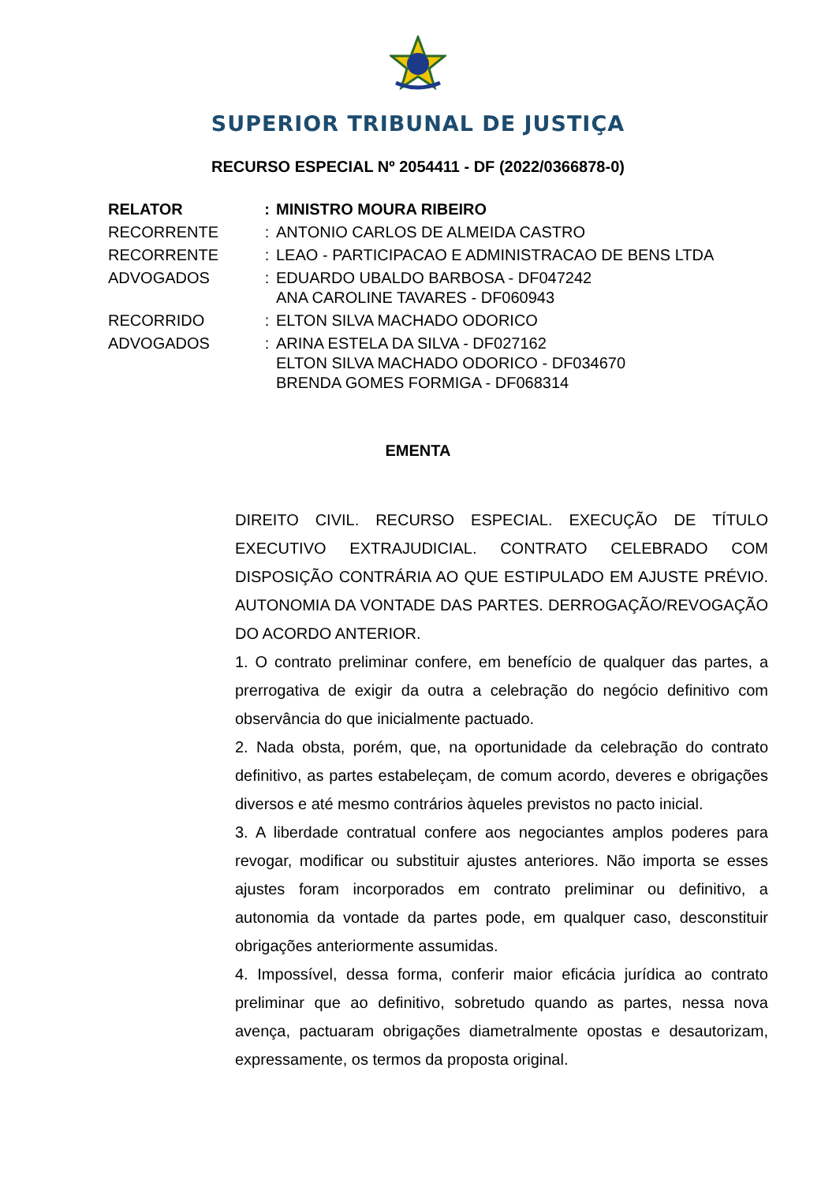SUPERIOR TRIBUNAL DE JUSTIÇA
RECURSO ESPECIAL Nº 2054411 - DF (2022/0366878-0)
| RELATOR | : | MINISTRO MOURA RIBEIRO |
| RECORRENTE | : | ANTONIO CARLOS DE ALMEIDA CASTRO |
| RECORRENTE | : | LEAO - PARTICIPACAO E ADMINISTRACAO DE BENS LTDA |
| ADVOGADOS | : | EDUARDO UBALDO BARBOSA - DF047242 ANA CAROLINE TAVARES - DF060943 |
| RECORRIDO | : | ELTON SILVA MACHADO ODORICO |
| ADVOGADOS | : | ARINA ESTELA DA SILVA - DF027162 ELTON SILVA MACHADO ODORICO - DF034670 BRENDA GOMES FORMIGA - DF068314 |
EMENTA
DIREITO CIVIL. RECURSO ESPECIAL. EXECUÇÃO DE TÍTULO EXECUTIVO EXTRAJUDICIAL. CONTRATO CELEBRADO COM DISPOSIÇÃO CONTRÁRIA AO QUE ESTIPULADO EM AJUSTE PRÉVIO. AUTONOMIA DA VONTADE DAS PARTES. DERROGAÇÃO/REVOGAÇÃO DO ACORDO ANTERIOR.
1. O contrato preliminar confere, em benefício de qualquer das partes, a prerrogativa de exigir da outra a celebração do negócio definitivo com observância do que inicialmente pactuado.
2. Nada obsta, porém, que, na oportunidade da celebração do contrato definitivo, as partes estabeleçam, de comum acordo, deveres e obrigações diversos e até mesmo contrários àqueles previstos no pacto inicial.
3. A liberdade contratual confere aos negociantes amplos poderes para revogar, modificar ou substituir ajustes anteriores. Não importa se esses ajustes foram incorporados em contrato preliminar ou definitivo, a autonomia da vontade da partes pode, em qualquer caso, desconstituir obrigações anteriormente assumidas.
4. Impossível, dessa forma, conferir maior eficácia jurídica ao contrato preliminar que ao definitivo, sobretudo quando as partes, nessa nova avença, pactuaram obrigações diametralmente opostas e desautorizam, expressamente, os termos da proposta original.